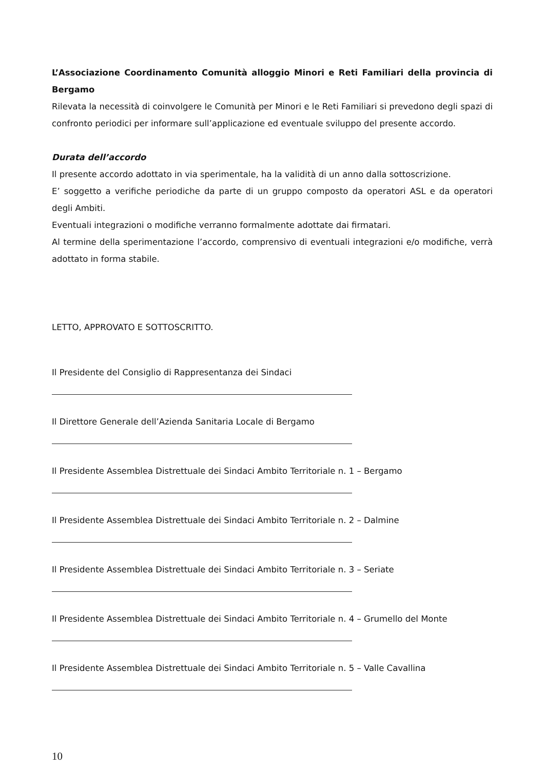L’Associazione Coordinamento Comunità alloggio Minori e Reti Familiari della provincia di Bergamo
Rilevata la necessità di coinvolgere le Comunità per Minori e le Reti Familiari si prevedono degli spazi di confronto periodici per informare sull’applicazione ed eventuale sviluppo del presente accordo.
Durata dell’accordo
Il presente accordo adottato in via sperimentale, ha la validità di un anno dalla sottoscrizione.
E’ soggetto a verifiche periodiche da parte di un gruppo composto da operatori ASL e da operatori degli Ambiti.
Eventuali integrazioni o modifiche verranno formalmente adottate dai firmatari.
Al termine della sperimentazione l’accordo, comprensivo di eventuali integrazioni e/o modifiche, verrà adottato in forma stabile.
LETTO, APPROVATO E SOTTOSCRITTO.
Il Presidente del Consiglio di Rappresentanza dei Sindaci
Il Direttore Generale dell’Azienda Sanitaria Locale di Bergamo
Il Presidente Assemblea Distrettuale dei Sindaci Ambito Territoriale n. 1 – Bergamo
Il Presidente Assemblea Distrettuale dei Sindaci Ambito Territoriale n. 2 – Dalmine
Il Presidente Assemblea Distrettuale dei Sindaci Ambito Territoriale n. 3 – Seriate
Il Presidente Assemblea Distrettuale dei Sindaci Ambito Territoriale n. 4 – Grumello del Monte
Il Presidente Assemblea Distrettuale dei Sindaci Ambito Territoriale n. 5 – Valle Cavallina
10